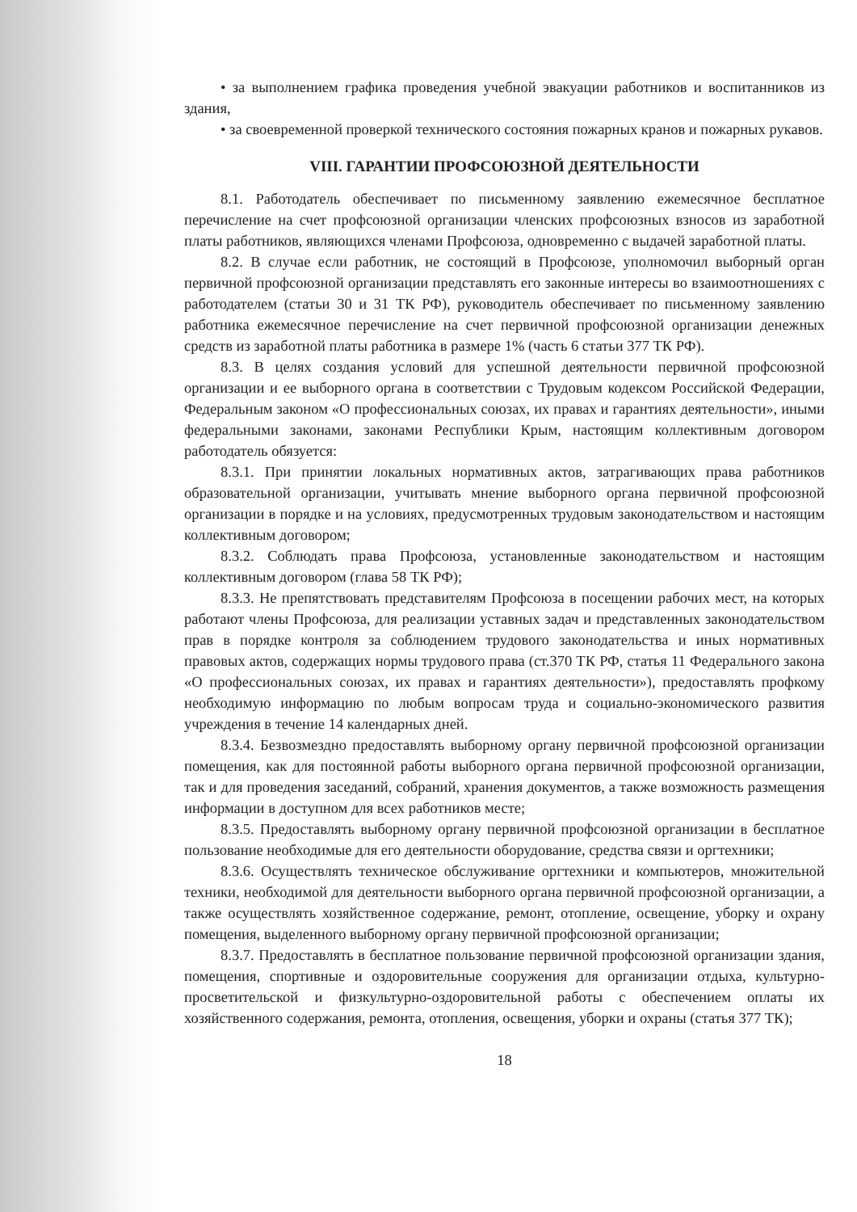• за выполнением графика проведения учебной эвакуации работников и воспитанников из здания,
• за своевременной проверкой технического состояния пожарных кранов и пожарных рукавов.
VIII. ГАРАНТИИ ПРОФСОЮЗНОЙ ДЕЯТЕЛЬНОСТИ
8.1. Работодатель обеспечивает по письменному заявлению ежемесячное бесплатное перечисление на счет профсоюзной организации членских профсоюзных взносов из заработной платы работников, являющихся членами Профсоюза, одновременно с выдачей заработной платы.
8.2. В случае если работник, не состоящий в Профсоюзе, уполномочил выборный орган первичной профсоюзной организации представлять его законные интересы во взаимоотношениях с работодателем (статьи 30 и 31 ТК РФ), руководитель обеспечивает по письменному заявлению работника ежемесячное перечисление на счет первичной профсоюзной организации денежных средств из заработной платы работника в размере 1% (часть 6 статьи 377 ТК РФ).
8.3. В целях создания условий для успешной деятельности первичной профсоюзной организации и ее выборного органа в соответствии с Трудовым кодексом Российской Федерации, Федеральным законом «О профессиональных союзах, их правах и гарантиях деятельности», иными федеральными законами, законами Республики Крым, настоящим коллективным договором работодатель обязуется:
8.3.1. При принятии локальных нормативных актов, затрагивающих права работников образовательной организации, учитывать мнение выборного органа первичной профсоюзной организации в порядке и на условиях, предусмотренных трудовым законодательством и настоящим коллективным договором;
8.3.2. Соблюдать права Профсоюза, установленные законодательством и настоящим коллективным договором (глава 58 ТК РФ);
8.3.3. Не препятствовать представителям Профсоюза в посещении рабочих мест, на которых работают члены Профсоюза, для реализации уставных задач и представленных законодательством прав в порядке контроля за соблюдением трудового законодательства и иных нормативных правовых актов, содержащих нормы трудового права (ст.370 ТК РФ, статья 11 Федерального закона «О профессиональных союзах, их правах и гарантиях деятельности»), предоставлять профкому необходимую информацию по любым вопросам труда и социально-экономического развития учреждения в течение 14 календарных дней.
8.3.4. Безвозмездно предоставлять выборному органу первичной профсоюзной организации помещения, как для постоянной работы выборного органа первичной профсоюзной организации, так и для проведения заседаний, собраний, хранения документов, а также возможность размещения информации в доступном для всех работников месте;
8.3.5. Предоставлять выборному органу первичной профсоюзной организации в бесплатное пользование необходимые для его деятельности оборудование, средства связи и оргтехники;
8.3.6. Осуществлять техническое обслуживание оргтехники и компьютеров, множительной техники, необходимой для деятельности выборного органа первичной профсоюзной организации, а также осуществлять хозяйственное содержание, ремонт, отопление, освещение, уборку и охрану помещения, выделенного выборному органу первичной профсоюзной организации;
8.3.7. Предоставлять в бесплатное пользование первичной профсоюзной организации здания, помещения, спортивные и оздоровительные сооружения для организации отдыха, культурно-просветительской и физкультурно-оздоровительной работы с обеспечением оплаты их хозяйственного содержания, ремонта, отопления, освещения, уборки и охраны (статья 377 ТК);
18